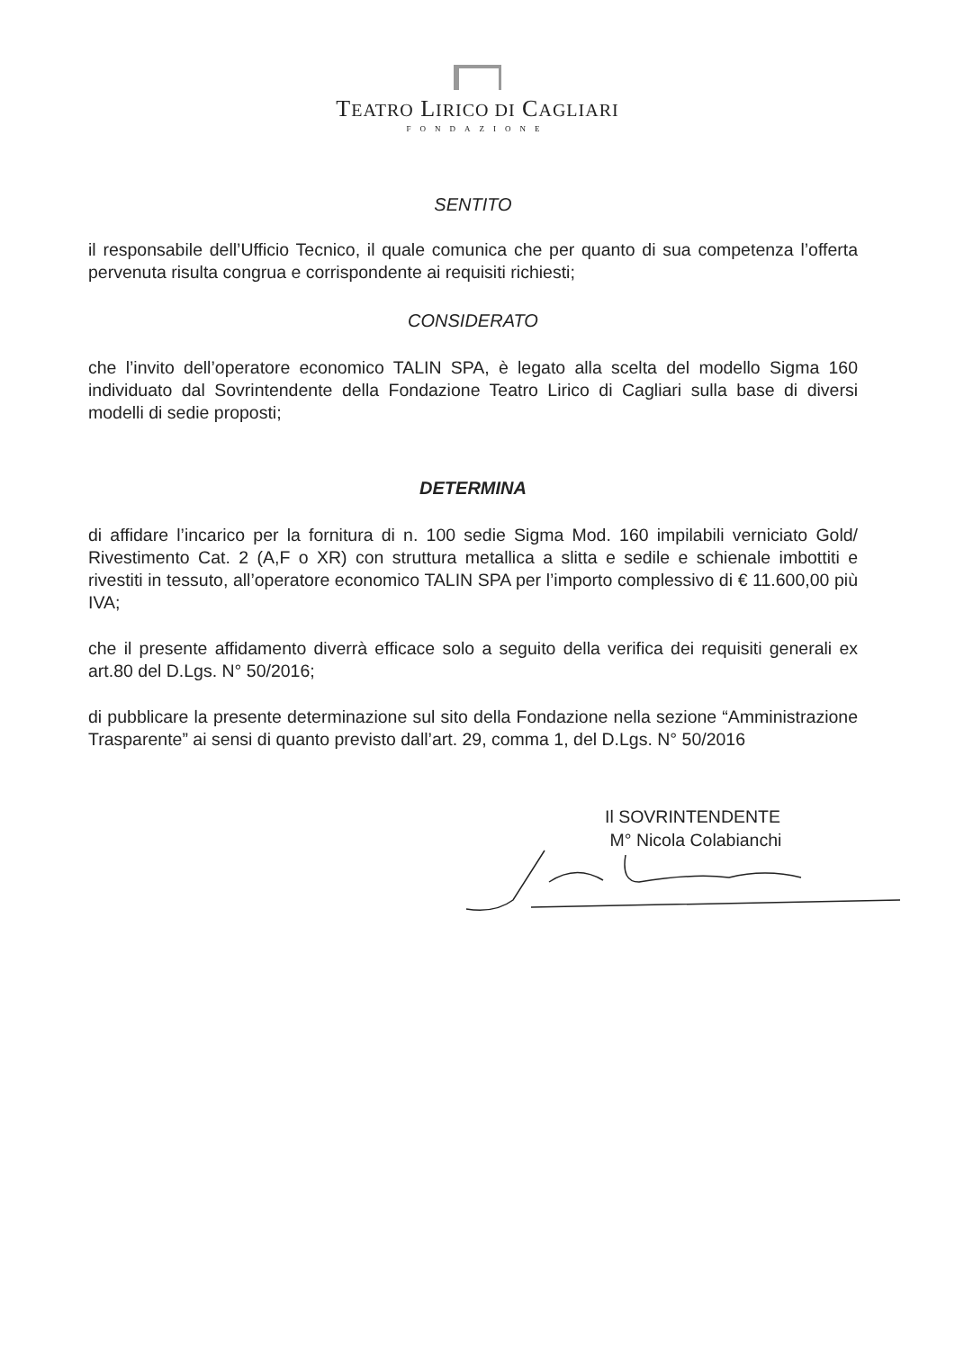TEATRO LIRICO DI CAGLIARI
FONDAZIONE
SENTITO
il responsabile dell’Ufficio Tecnico, il quale comunica che per quanto di sua competenza l’offerta pervenuta risulta congrua e corrispondente ai requisiti richiesti;
CONSIDERATO
che l’invito dell’operatore economico TALIN SPA, è legato alla scelta del modello Sigma 160 individuato dal Sovrintendente della Fondazione Teatro Lirico di Cagliari sulla base di diversi modelli di sedie proposti;
DETERMINA
di affidare l’incarico per la fornitura di n. 100 sedie Sigma Mod. 160 impilabili verniciato Gold/ Rivestimento Cat. 2 (A,F o XR) con struttura metallica a slitta e sedile e schienale imbottiti e rivestiti in tessuto, all’operatore economico TALIN SPA per l’importo complessivo di € 11.600,00 più IVA;
che il presente affidamento diverrà efficace solo a seguito della verifica dei requisiti generali ex art.80 del D.Lgs. N° 50/2016;
di pubblicare la presente determinazione sul sito della Fondazione nella sezione “Amministrazione Trasparente” ai sensi di quanto previsto dall’art. 29, comma 1, del D.Lgs. N° 50/2016
Il SOVRINTENDENTE
M° Nicola Colabianchi